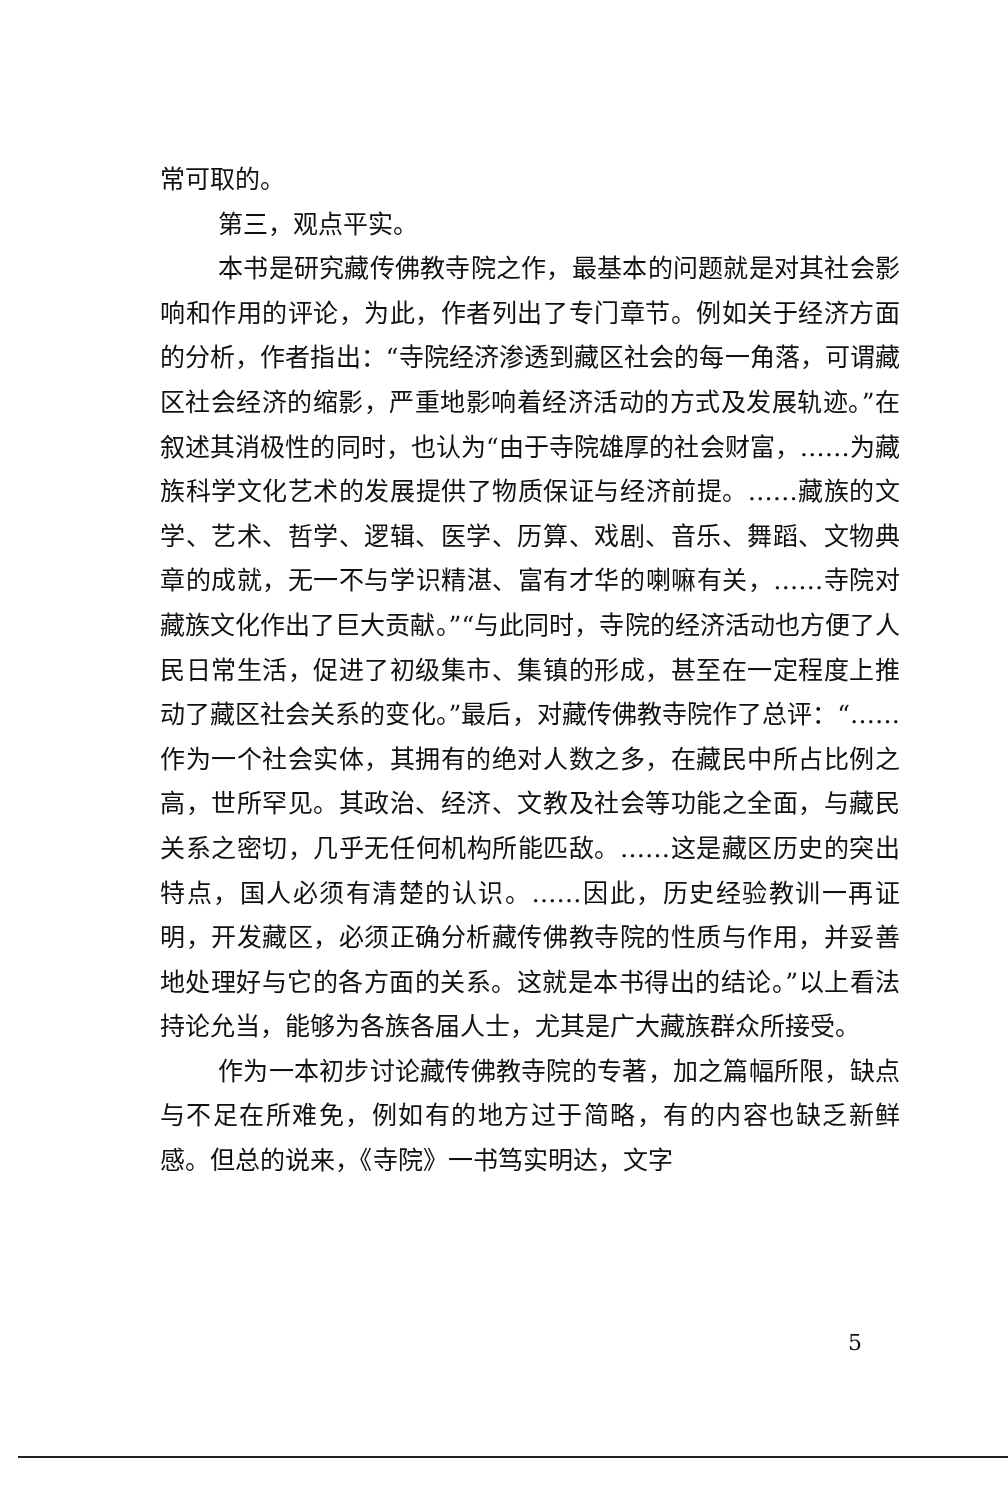常可取的。
第三，观点平实。
本书是研究藏传佛教寺院之作，最基本的问题就是对其社会影响和作用的评论，为此，作者列出了专门章节。例如关于经济方面的分析，作者指出：“寺院经济渗透到藏区社会的每一角落，可谓藏区社会经济的缩影，严重地影响着经济活动的方式及发展轨迹。”在叙述其消极性的同时，也认为“由于寺院雄厚的社会财富，……为藏族科学文化艺术的发展提供了物质保证与经济前提。……藏族的文学、艺术、哲学、逻辑、医学、历算、戏剧、音乐、舞蹈、文物典章的成就，无一不与学识精湛、富有才华的喇嘛有关，……寺院对藏族文化作出了巨大贡献。”“与此同时，寺院的经济活动也方便了人民日常生活，促进了初级集市、集镇的形成，甚至在一定程度上推动了藏区社会关系的变化。”最后，对藏传佛教寺院作了总评：“……作为一个社会实体，其拥有的绝对人数之多，在藏民中所占比例之高，世所罕见。其政治、经济、文教及社会等功能之全面，与藏民关系之密切，几乎无任何机构所能匹敌。……这是藏区历史的突出特点，国人必须有清楚的认识。……因此，历史经验教训一再证明，开发藏区，必须正确分析藏传佛教寺院的性质与作用，并妥善地处理好与它的各方面的关系。这就是本书得出的结论。”以上看法持论允当，能够为各族各届人士，尤其是广大藏族群众所接受。
作为一本初步讨论藏传佛教寺院的专著，加之篇幅所限，缺点与不足在所难免，例如有的地方过于简略，有的内容也缺乏新鲜感。但总的说来，《寺院》一书笃实明达，文字
5